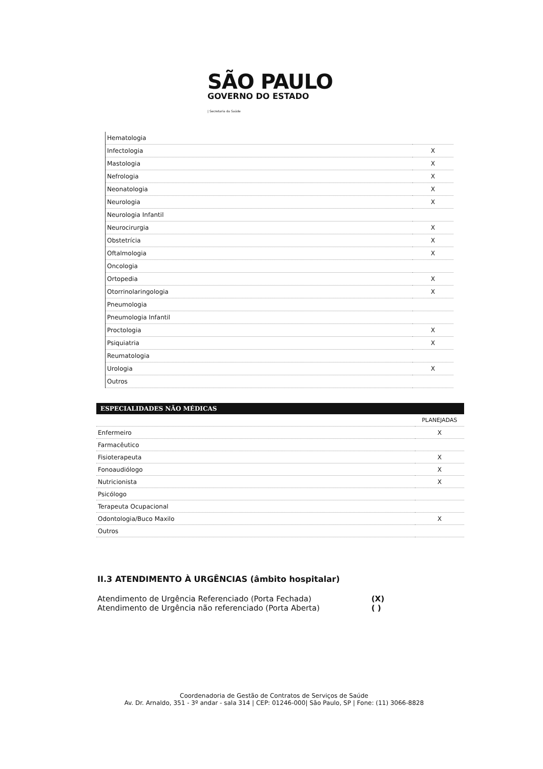SÃO PAULO
GOVERNO DO ESTADO
| Secretaria da Saúde
| Hematologia | |
| Infectologia | X |
| Mastologia | X |
| Nefrologia | X |
| Neonatologia | X |
| Neurologia | X |
| Neurologia Infantil | |
| Neurocirurgia | X |
| Obstetrícia | X |
| Oftalmologia | X |
| Oncologia | |
| Ortopedia | X |
| Otorrinolaringologia | X |
| Pneumologia | |
| Pneumologia Infantil | |
| Proctologia | X |
| Psiquiatria | X |
| Reumatologia | |
| Urologia | X |
| Outros | |
| ESPECIALIDADES NÃO MÉDICAS | |
| --- | --- |
| | PLANEJADAS |
| Enfermeiro | X |
| Farmacêutico | |
| Fisioterapeuta | X |
| Fonoaudiólogo | X |
| Nutricionista | X |
| Psicólogo | |
| Terapeuta Ocupacional | |
| Odontologia/Buco Maxilo | X |
| Outros | |
II.3 ATENDIMENTO À URGÊNCIAS (âmbito hospitalar)
Atendimento de Urgência Referenciado (Porta Fechada) (X)
Atendimento de Urgência não referenciado (Porta Aberta) ( )
Coordenadoria de Gestão de Contratos de Serviços de Saúde
Av. Dr. Arnaldo, 351 - 3º andar - sala 314 | CEP: 01246-000| São Paulo, SP | Fone: (11) 3066-8828